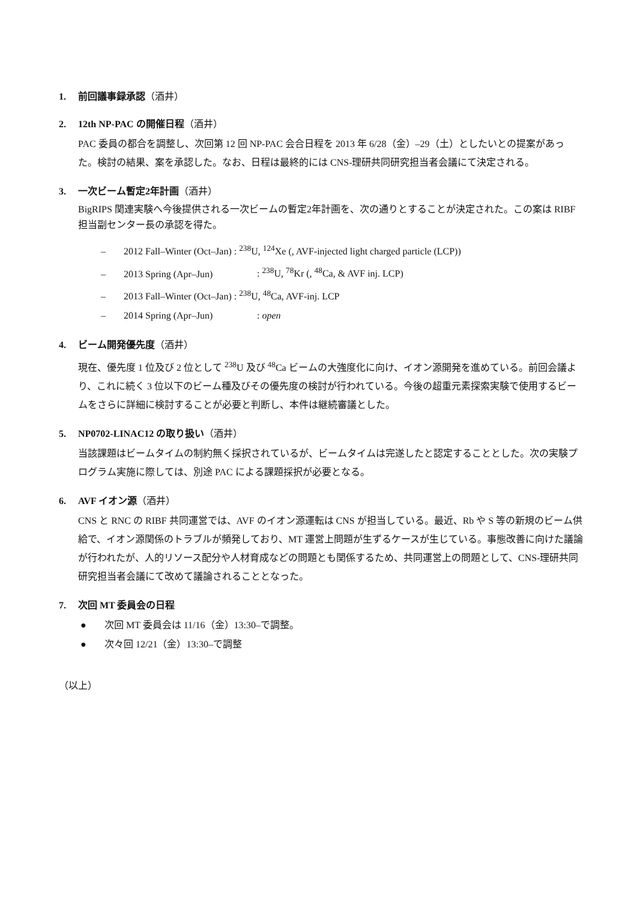1. 前回議事録承認（酒井）
2. 12th NP-PAC の開催日程（酒井）
PAC 委員の都合を調整し、次回第 12 回 NP-PAC 会合日程を 2013 年 6/28（金）–29（土）としたいとの提案があった。検討の結果、案を承認した。なお、日程は最終的には CNS-理研共同研究担当者会議にて決定される。
3. 一次ビーム暫定2年計画（酒井）
BigRIPS 関連実験へ今後提供される一次ビームの暫定2年計画を、次の通りとすることが決定された。この案は RIBF 担当副センター長の承認を得た。
– 2012 Fall–Winter (Oct–Jan) : <sup>238</sup>U, <sup>124</sup>Xe (, AVF-injected light charged particle (LCP))
– 2013 Spring (Apr–Jun): <sup>238</sup>U, <sup>78</sup>Kr (, <sup>48</sup>Ca, & AVF inj. LCP)
– 2013 Fall–Winter (Oct–Jan) : <sup>238</sup>U, <sup>48</sup>Ca, AVF-inj. LCP
– 2014 Spring (Apr–Jun): open
4. ビーム開発優先度（酒井）
現在、優先度 1 位及び 2 位として <sup>238</sup>U 及び <sup>48</sup>Ca ビームの大強度化に向け、イオン源開発を進めている。前回会議より、これに続く 3 位以下のビーム種及びその優先度の検討が行われている。今後の超重元素探索実験で使用するビームをさらに詳細に検討することが必要と判断し、本件は継続審議とした。
5. NP0702-LINAC12 の取り扱い（酒井）
当該課題はビームタイムの制約無く採択されているが、ビームタイムは完遂したと認定することとした。次の実験プログラム実施に際しては、別途 PAC による課題採択が必要となる。
6. AVF イオン源（酒井）
CNS と RNC の RIBF 共同運営では、AVF のイオン源運転は CNS が担当している。最近、Rb や S 等の新規のビーム供給で、イオン源関係のトラブルが頻発しており、MT 運営上問題が生ずるケースが生じている。事態改善に向けた議論が行われたが、人的リソース配分や人材育成などの問題とも関係するため、共同運営上の問題として、CNS-理研共同研究担当者会議にて改めて議論されることとなった。
7. 次回 MT 委員会の日程
● 次回 MT 委員会は 11/16（金）13:30–で調整。
● 次々回 12/21（金）13:30–で調整
（以上）